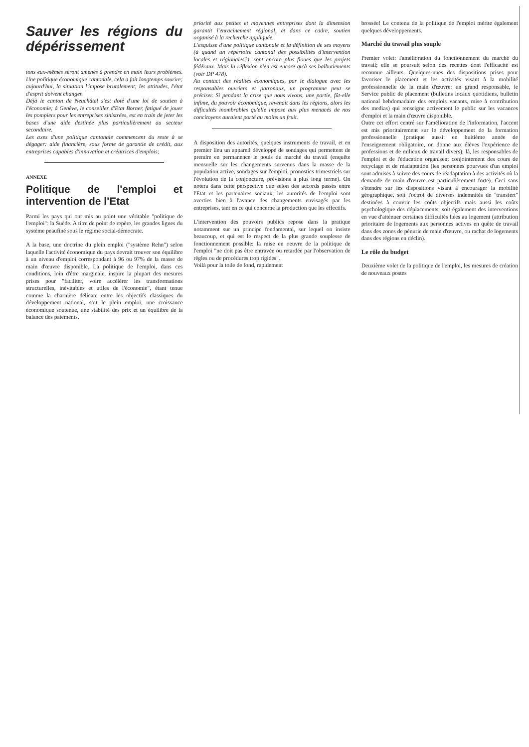Sauver les régions du dépérissement
tons eux-mêmes seront amenés à prendre en main leurs problèmes. Une politique économique cantonale, cela a fait longtemps sourire; aujourd'hui, la situation l'impose brutalement; les attitudes, l'état d'esprit doivent changer.
Déjà le canton de Neuchâtel s'est doté d'une loi de soutien à l'économie; à Genève, le conseiller d'Etat Borner, fatigué de jouer les pompiers pour les entreprises sinistrées, est en train de jeter les bases d'une aide destinée plus particulièrement au secteur secondaire.
Les axes d'une politique cantonale commencent du reste à se dégager: aide financière, sous forme de garantie de crédit, aux entreprises capables d'innovation et créatrices d'emplois;
ANNEXE
Politique de l'emploi et intervention de l'Etat
Parmi les pays qui ont mis au point une véritable "politique de l'emploi": la Suède. A titre de point de repère, les grandes lignes du système peaufiné sous le régime social-démocrate.
A la base, une doctrine du plein emploi ("système Rehn") selon laquelle l'activité économique du pays devrait trouver son équilibre à un niveau d'emploi correspondant à 96 ou 97% de la masse de main d'œuvre disponible. La politique de l'emploi, dans ces conditions, loin d'être marginale, inspire la plupart des mesures prises pour "faciliter, voire accélérer les transformations structurelles, inévitables et utiles de l'économie", étant tenue comme la charnière délicate entre les objectifs classiques du développement national, soit le plein emploi, une croissance économique soutenue, une stabilité des prix et un équilibre de la balance des paiements.
priorité aux petites et moyennes entreprises dont la dimension garantit l'enracinement régional, et dans ce cadre, soutien organisé à la recherche appliquée.
L'esquisse d'une politique cantonale et la définition de ses moyens (à quand un répertoire cantonal des possibilités d'intervention locales et régionales?), sont encore plus floues que les projets fédéraux. Mais la réflexion n'en est encore qu'à ses balbutiements (voir DP 478).
Au contact des réalités économiques, par le dialogue avec les responsables ouvriers et patronaux, un programme peut se préciser. Si pendant la crise que nous vivons, une partie, fût-elle infime, du pouvoir économique, revenait dans les régions, alors les difficultés inombrables qu'elle impose aux plus menacés de nos concitoyens auraient porté au moins un fruit.
A disposition des autorités, quelques instruments de travail, et en premier lieu un appareil développé de sondages qui permettent de prendre en permanence le pouls du marché du travail (enquête mensuelle sur les changements survenus dans la masse de la population active, sondages sur l'emploi, pronostics trimestriels sur l'évolution de la conjoncture, prévisions à plus long terme). On notera dans cette perspective que selon des accords passés entre l'Etat et les partenaires sociaux, les autorités de l'emploi sont averties bien à l'avance des changements envisagés par les entreprises, tant en ce qui concerne la production que les effectifs.
L'intervention des pouvoirs publics repose dans la pratique notamment sur un principe fondamental, sur lequel on insiste beaucoup, et qui est le respect de la plus grande souplesse de fonctionnement possible: la mise en oeuvre de la politique de l'emploi "ne doit pas être entravée ou retardée par l'observation de règles ou de procédures trop rigides".
Voilà pour la toile de fond, rapidement
brossée! Le contenu de la politique de l'emploi mérite également quelques développements.
Marché du travail plus souple
Premier volet: l'amélioration du fonctionnement du marché du travail; elle se poursuit selon des recettes dont l'efficacité est reconnue ailleurs. Quelques-unes des dispositions prises pour favoriser le placement et les activités visant à la mobilité professionnelle de la main d'œuvre: un grand responsable, le Service public de placement (bulletins locaux quotidiens, bulletin national hebdomadaire des emplois vacants, mise à contribution des medias) qui renseigne activement le public sur les vacances d'emploi et la main d'œuvre disponible.
Outre cet effort centré sur l'amélioration de l'information, l'accent est mis prioritairement sur le développement de la formation professionnelle (pratique aussi: en huitième année de l'enseignement obligatoire, on donne aux élèves l'expérience de professions et de milieux de travail divers); là, les responsables de l'emploi et de l'éducation organisent conjointement des cours de recyclage et de réadaptation (les personnes pourvues d'un emploi sont admises à suivre des cours de réadaptation à des activités où la demande de main d'œuvre est particulièrement forte). Ceci sans s'étendre sur les dispositions visant à encourager la mobilité géographique, soit l'octroi de diverses indemnités de "transfert" destinées à couvrir les coûts objectifs mais aussi les coûts psychologique des déplacements, soit également des interventions en vue d'atténuer certaines difficultés liées au logement (attribution prioritaire de logements aux personnes actives en quête de travail dans des zones de pénurie de main d'œuvre, ou rachat de logements dans des régions en déclin).
Le rôle du budget
Deuxième volet de la politique de l'emploi, les mesures de création de nouveaux postes